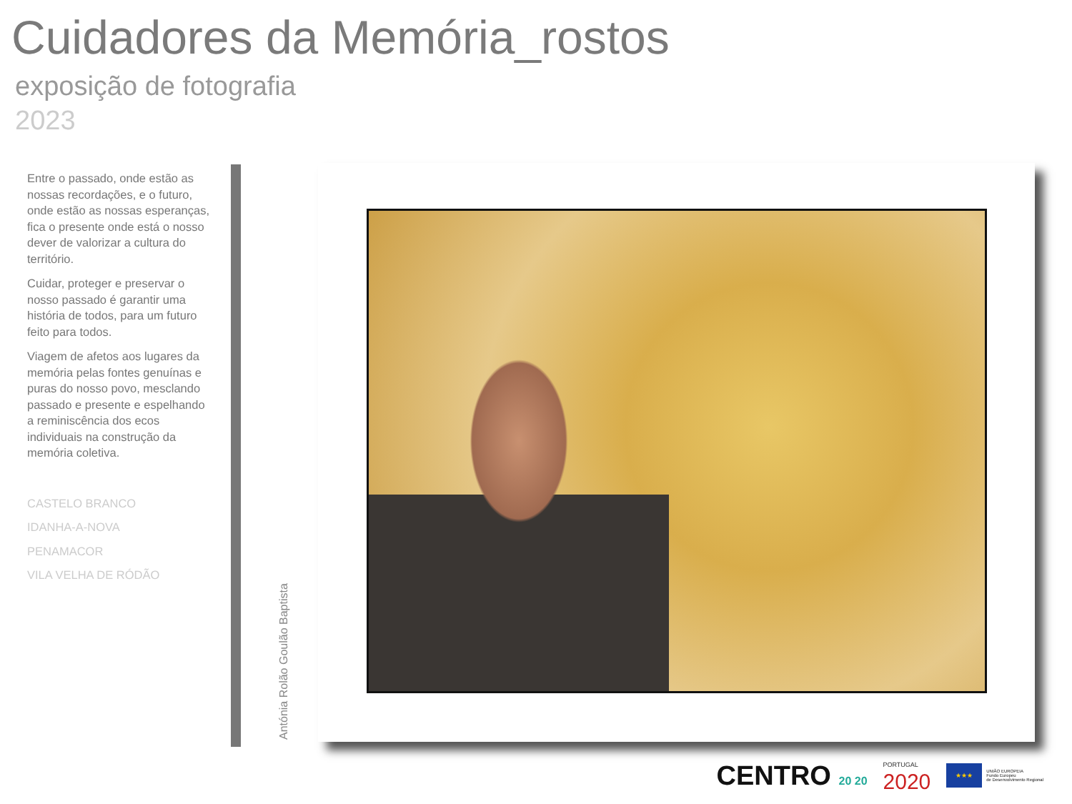Cuidadores da Memória_rostos
exposição de fotografia
2023
Entre o passado, onde estão as nossas recordações, e o futuro, onde estão as nossas esperanças, fica o presente onde está o nosso dever de valorizar a cultura do território.
Cuidar, proteger e preservar o nosso passado é garantir uma história de todos, para um futuro feito para todos.
Viagem de afetos aos lugares da memória pelas fontes genuínas e puras do nosso povo, mesclando passado e presente e espelhando a reminiscência dos ecos individuais na construção da memória coletiva.
CASTELO BRANCO
IDANHA-A-NOVA
PENAMACOR
VILA VELHA DE RÓDÃO
Antónia Rolão Goulão Baptista
CENTRO 20 20
PORTUGAL
2020
★★★
UNIÃO EUROPEIA
Fundo Europeu
de Desenvolvimento Regional